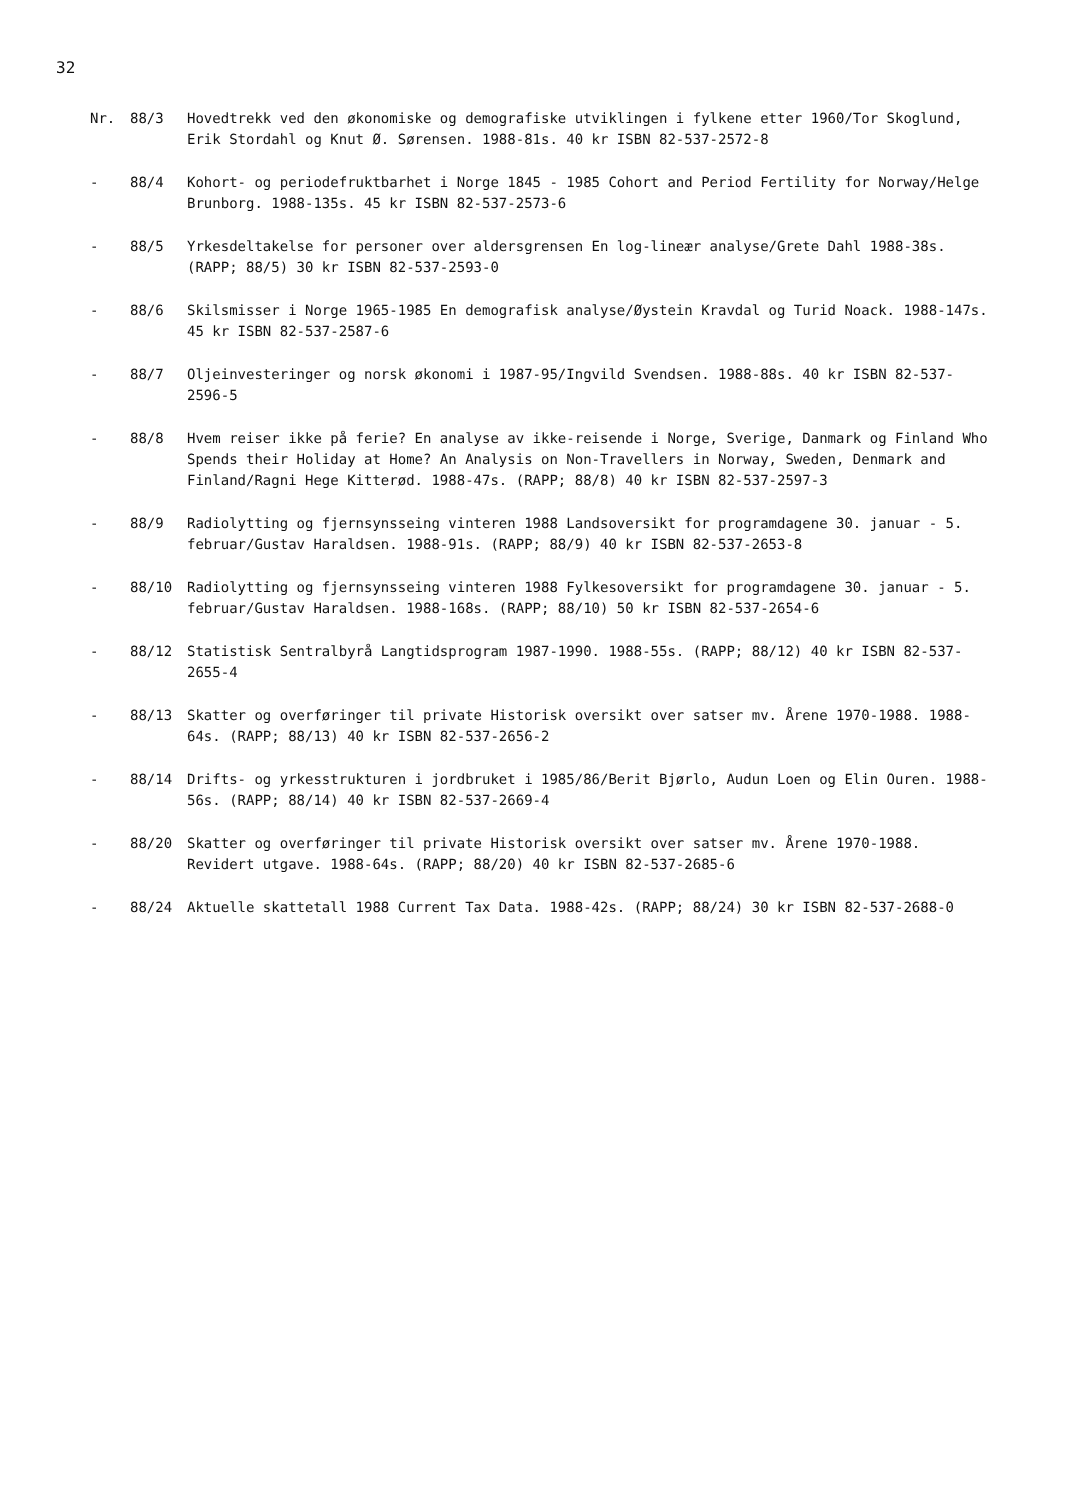32
Nr. 88/3 Hovedtrekk ved den økonomiske og demografiske utviklingen i fylkene etter 1960/Tor Skoglund, Erik Stordahl og Knut Ø. Sørensen. 1988-81s. 40 kr ISBN 82-537-2572-8
- 88/4 Kohort- og periodefruktbarhet i Norge 1845 - 1985 Cohort and Period Fertility for Norway/Helge Brunborg. 1988-135s. 45 kr ISBN 82-537-2573-6
- 88/5 Yrkesdeltakelse for personer over aldersgrensen En log-lineær analyse/Grete Dahl 1988-38s. (RAPP; 88/5) 30 kr ISBN 82-537-2593-0
- 88/6 Skilsmisser i Norge 1965-1985 En demografisk analyse/Øystein Kravdal og Turid Noack. 1988-147s. 45 kr ISBN 82-537-2587-6
- 88/7 Oljeinvesteringer og norsk økonomi i 1987-95/Ingvild Svendsen. 1988-88s. 40 kr ISBN 82-537-2596-5
- 88/8 Hvem reiser ikke på ferie? En analyse av ikke-reisende i Norge, Sverige, Danmark og Finland Who Spends their Holiday at Home? An Analysis on Non-Travellers in Norway, Sweden, Denmark and Finland/Ragni Hege Kitterød. 1988-47s. (RAPP; 88/8) 40 kr ISBN 82-537-2597-3
- 88/9 Radiolytting og fjernsynsseing vinteren 1988 Landsoversikt for programdagene 30. januar - 5. februar/Gustav Haraldsen. 1988-91s. (RAPP; 88/9) 40 kr ISBN 82-537-2653-8
- 88/10 Radiolytting og fjernsynsseing vinteren 1988 Fylkesoversikt for programdagene 30. januar - 5. februar/Gustav Haraldsen. 1988-168s. (RAPP; 88/10) 50 kr ISBN 82-537-2654-6
- 88/12 Statistisk Sentralbyrå Langtidsprogram 1987-1990. 1988-55s. (RAPP; 88/12) 40 kr ISBN 82-537-2655-4
- 88/13 Skatter og overføringer til private Historisk oversikt over satser mv. Årene 1970-1988. 1988-64s. (RAPP; 88/13) 40 kr ISBN 82-537-2656-2
- 88/14 Drifts- og yrkesstrukturen i jordbruket i 1985/86/Berit Bjørlo, Audun Loen og Elin Ouren. 1988-56s. (RAPP; 88/14) 40 kr ISBN 82-537-2669-4
- 88/20 Skatter og overføringer til private Historisk oversikt over satser mv. Årene 1970-1988. Revidert utgave. 1988-64s. (RAPP; 88/20) 40 kr ISBN 82-537-2685-6
- 88/24 Aktuelle skattetall 1988 Current Tax Data. 1988-42s. (RAPP; 88/24) 30 kr ISBN 82-537-2688-0